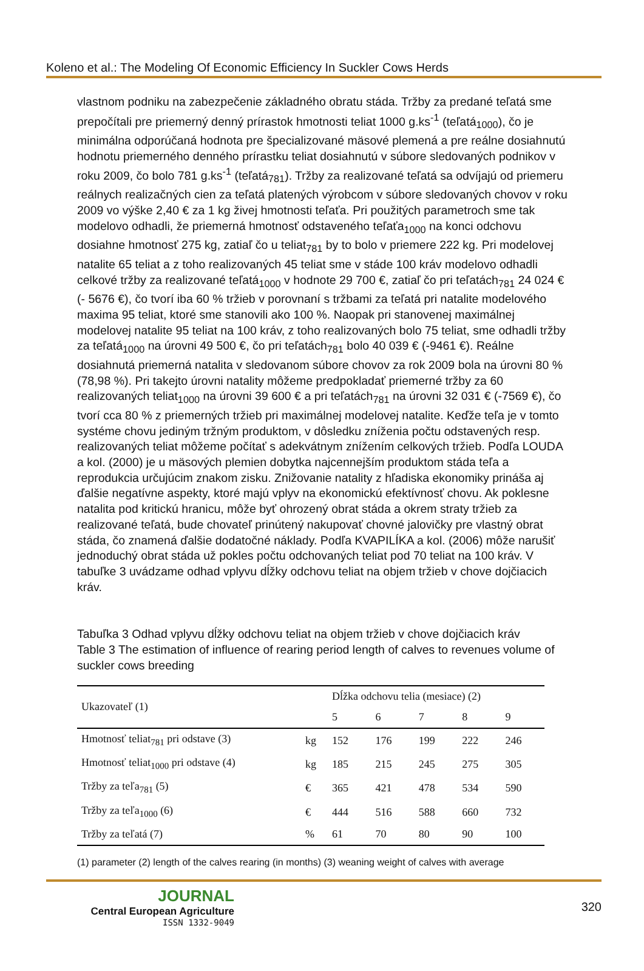Koleno et al.: The Modeling Of Economic Efficiency In Suckler Cows Herds
vlastnom podniku na zabezpečenie základného obratu stáda. Tržby za predané teľatá sme prepočítali pre priemerný denný prírastok hmotnosti teliat 1000 g.ks<sup>-1</sup> (teľatá<sub>1000</sub>), čo je minimálna odporúčaná hodnota pre špecializované mäsové plemená a pre reálne dosiahnutú hodnotu priemerného denného prírastku teliat dosiahnutú v súbore sledovaných podnikov v roku 2009, čo bolo 781 g.ks<sup>-1</sup> (teľatá<sub>781</sub>). Tržby za realizované teľatá sa odvíjajú od priemeru reálnych realizačných cien za teľatá platených výrobcom v súbore sledovaných chovov v roku 2009 vo výške 2,40 € za 1 kg živej hmotnosti teľaťa. Pri použitých parametroch sme tak modelovo odhadli, že priemerná hmotnosť odstaveného teľaťa<sub>1000</sub> na konci odchovu dosiahne hmotnosť 275 kg, zatiaľ čo u teliat<sub>781</sub> by to bolo v priemere 222 kg. Pri modelovej natalite 65 teliat a z toho realizovaných 45 teliat sme v stáde 100 kráv modelovo odhadli celkové tržby za realizované teľatá<sub>1000</sub> v hodnote 29 700 €, zatiaľ čo pri teľatách<sub>781</sub> 24 024 € (- 5676 €), čo tvorí iba 60 % tržieb v porovnaní s tržbami za teľatá pri natalite modelového maxima 95 teliat, ktoré sme stanovili ako 100 %. Naopak pri stanovenej maximálnej modelovej natalite 95 teliat na 100 kráv, z toho realizovaných bolo 75 teliat, sme odhadli tržby za teľatá<sub>1000</sub> na úrovni 49 500 €, čo pri teľatách<sub>781</sub> bolo 40 039 € (-9461 €). Reálne dosiahnutá priemerná natalita v sledovanom súbore chovov za rok 2009 bola na úrovni 80 % (78,98 %). Pri takejto úrovni natality môžeme predpokladať priemerné tržby za 60 realizovaných teliat<sub>1000</sub> na úrovni 39 600 € a pri teľatách<sub>781</sub> na úrovni 32 031 € (-7569 €), čo tvorí cca 80 % z priemerných tržieb pri maximálnej modelovej natalite. Keďže teľa je v tomto systéme chovu jediným tržným produktom, v dôsledku zníženia počtu odstavených resp. realizovaných teliat môžeme počítať s adekvátnym znížením celkových tržieb. Podľa LOUDA a kol. (2000) je u mäsových plemien dobytka najcennejším produktom stáda teľa a reprodukcia určujúcim znakom zisku. Znižovanie natality z hľadiska ekonomiky prináša aj ďalšie negatívne aspekty, ktoré majú vplyv na ekonomickú efektívnosť chovu. Ak poklesne natalita pod kritickú hranicu, môže byť ohrozený obrat stáda a okrem straty tržieb za realizované teľatá, bude chovateľ prinútený nakupovať chovné jalovičky pre vlastný obrat stáda, čo znamená ďalšie dodatočné náklady. Podľa KVAPILÍKA a kol. (2006) môže narušiť jednoduchý obrat stáda už pokles počtu odchovaných teliat pod 70 teliat na 100 kráv. V tabuľke 3 uvádzame odhad vplyvu dĺžky odchovu teliat na objem tržieb v chove dojčiacich kráv.
Tabuľka 3 Odhad vplyvu dĺžky odchovu teliat na objem tržieb v chove dojčiacich kráv
Table 3 The estimation of influence of rearing period length of calves to revenues volume of suckler cows breeding
| Ukazovateľ (1) | | Dĺžka odchovu telia (mesiace) (2) | | | | |
| --- | --- | --- | --- | --- | --- | --- |
| | | 5 | 6 | 7 | 8 | 9 |
| Hmotnosť teliat<sub>781</sub> pri odstave (3) | kg | 152 | 176 | 199 | 222 | 246 |
| Hmotnosť teliat<sub>1000</sub> pri odstave (4) | kg | 185 | 215 | 245 | 275 | 305 |
| Tržby za teľa<sub>781</sub> (5) | € | 365 | 421 | 478 | 534 | 590 |
| Tržby za teľa<sub>1000</sub> (6) | € | 444 | 516 | 588 | 660 | 732 |
| Tržby za teľatá (7) | % | 61 | 70 | 80 | 90 | 100 |
(1) parameter (2) length of the calves rearing (in months) (3) weaning weight of calves with average
JOURNAL
Central European Agriculture
ISSN 1332-9049
320